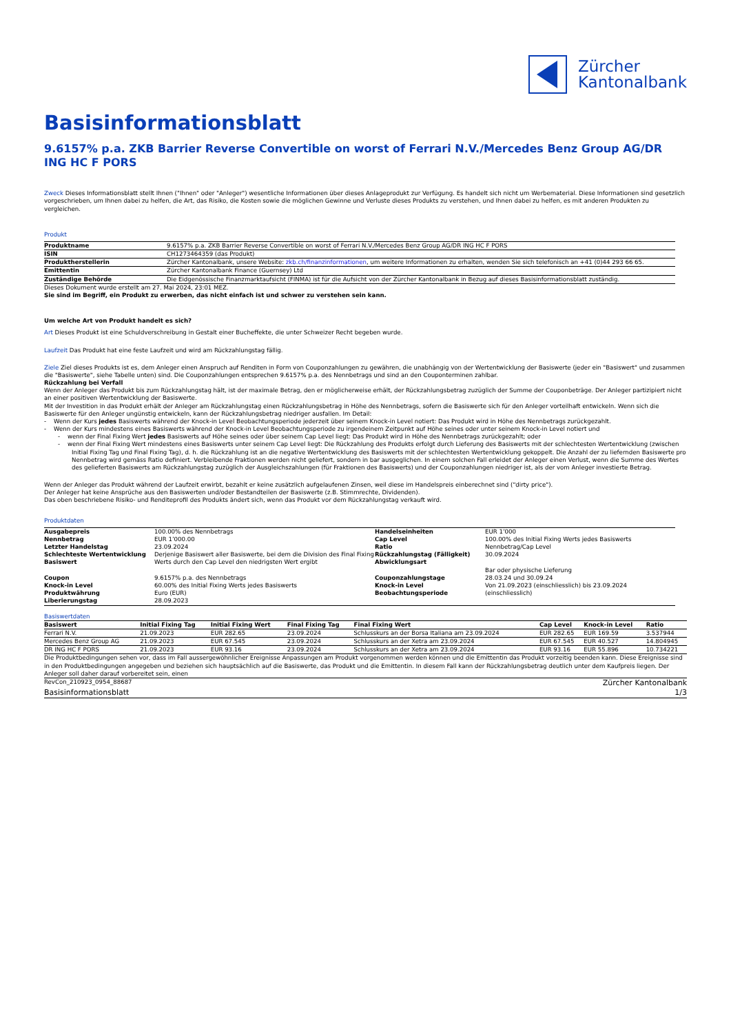Zürcher
Kantonalbank
Basisinformationsblatt
9.6157% p.a. ZKB Barrier Reverse Convertible on worst of Ferrari N.V./Mercedes Benz Group AG/DR ING HC F PORS
Zweck Dieses Informationsblatt stellt Ihnen ("Ihnen" oder "Anleger") wesentliche Informationen über dieses Anlageprodukt zur Verfügung. Es handelt sich nicht um Werbematerial. Diese Informationen sind gesetzlich vorgeschrieben, um Ihnen dabei zu helfen, die Art, das Risiko, die Kosten sowie die möglichen Gewinne und Verluste dieses Produkts zu verstehen, und Ihnen dabei zu helfen, es mit anderen Produkten zu vergleichen.
Produkt
| Produktname | 9.6157% p.a. ZKB Barrier Reverse Convertible on worst of Ferrari N.V./Mercedes Benz Group AG/DR ING HC F PORS |
| ISIN | CH1273464359 (das Produkt) |
| Produktherstellerin | Zürcher Kantonalbank, unsere Website: zkb.ch/finanzinformationen , um weitere Informationen zu erhalten, wenden Sie sich telefonisch an +41 (0)44 293 66 65. |
| Emittentin | Zürcher Kantonalbank Finance (Guernsey) Ltd |
| Zuständige Behörde | Die Eidgenössische Finanzmarktaufsicht (FINMA) ist für die Aufsicht von der Zürcher Kantonalbank in Bezug auf dieses Basisinformationsblatt zuständig. |
Dieses Dokument wurde erstellt am 27. Mai 2024, 23:01 MEZ.
Sie sind im Begriff, ein Produkt zu erwerben, das nicht einfach ist und schwer zu verstehen sein kann.
Um welche Art von Produkt handelt es sich?
Art Dieses Produkt ist eine Schuldverschreibung in Gestalt einer Bucheffekte, die unter Schweizer Recht begeben wurde.
Laufzeit Das Produkt hat eine feste Laufzeit und wird am Rückzahlungstag fällig.
Ziele Ziel dieses Produkts ist es, dem Anleger einen Anspruch auf Renditen in Form von Couponzahlungen zu gewähren, die unabhängig von der Wertentwicklung der Basiswerte (jeder ein "Basiswert" und zusammen die "Basiswerte", siehe Tabelle unten) sind. Die Couponzahlungen entsprechen 9.6157% p.a. des Nennbetrags und sind an den Couponterminen zahlbar.
Rückzahlung bei Verfall
Wenn der Anleger das Produkt bis zum Rückzahlungstag hält, ist der maximale Betrag, den er möglicherweise erhält, der Rückzahlungsbetrag zuzüglich der Summe der Couponbeträge. Der Anleger partizipiert nicht an einer positiven Wertentwicklung der Basiswerte.
Mit der Investition in das Produkt erhält der Anleger am Rückzahlungstag einen Rückzahlungsbetrag in Höhe des Nennbetrags, sofern die Basiswerte sich für den Anleger vorteilhaft entwickeln. Wenn sich die Basiswerte für den Anleger ungünstig entwickeln, kann der Rückzahlungsbetrag niedriger ausfallen. Im Detail:
- Wenn der Kurs jedes Basiswerts während der Knock-in Level Beobachtungsperiode jederzeit über seinem Knock-in Level notiert: Das Produkt wird in Höhe des Nennbetrags zurückgezahlt.
- Wenn der Kurs mindestens eines Basiswerts während der Knock-in Level Beobachtungsperiode zu irgendeinem Zeitpunkt auf Höhe seines oder unter seinem Knock-in Level notiert und
- wenn der Final Fixing Wert jedes Basiswerts auf Höhe seines oder über seinem Cap Level liegt: Das Produkt wird in Höhe des Nennbetrags zurückgezahlt; oder
- wenn der Final Fixing Wert mindestens eines Basiswerts unter seinem Cap Level liegt: Die Rückzahlung des Produkts erfolgt durch Lieferung des Basiswerts mit der schlechtesten Wertentwicklung (zwischen Initial Fixing Tag und Final Fixing Tag), d. h. die Rückzahlung ist an die negative Wertentwicklung des Basiswerts mit der schlechtesten Wertentwicklung gekoppelt. Die Anzahl der zu liefernden Basiswerte pro Nennbetrag wird gemäss Ratio definiert. Verbleibende Fraktionen werden nicht geliefert, sondern in bar ausgeglichen. In einem solchen Fall erleidet der Anleger einen Verlust, wenn die Summe des Wertes des gelieferten Basiswerts am Rückzahlungstag zuzüglich der Ausgleichszahlungen (für Fraktionen des Basiswerts) und der Couponzahlungen niedriger ist, als der vom Anleger investierte Betrag.
Wenn der Anleger das Produkt während der Laufzeit erwirbt, bezahlt er keine zusätzlich aufgelaufenen Zinsen, weil diese im Handelspreis einberechnet sind ("dirty price").
Der Anleger hat keine Ansprüche aus den Basiswerten und/oder Bestandteilen der Basiswerte (z.B. Stimmrechte, Dividenden).
Das oben beschriebene Risiko- und Renditeprofil des Produkts ändert sich, wenn das Produkt vor dem Rückzahlungstag verkauft wird.
Produktdaten
| Ausgabepreis | 100.00% des Nennbetrags | Handelseinheiten | EUR 1’000 |
| Nennbetrag | EUR 1’000.00 | Cap Level | 100.00% des Initial Fixing Werts jedes Basiswerts |
| Letzter Handelstag | 23.09.2024 | Ratio | Nennbetrag/Cap Level |
| Schlechteste Wertentwicklung Basiswert | Derjenige Basiswert aller Basiswerte, bei dem die Division des Final Fixing Werts durch den Cap Level den niedrigsten Wert ergibt | Rückzahlungstag (Fälligkeit) Abwicklungsart | 30.09.2024 Bar oder physische Lieferung |
| Coupon | 9.6157% p.a. des Nennbetrags | Couponzahlungstage | 28.03.24 und 30.09.24 |
| Knock-in Level | 60.00% des Initial Fixing Werts jedes Basiswerts | Knock-in Level Beobachtungsperiode | Von 21.09.2023 (einschliesslich) bis 23.09.2024 (einschliesslich) |
| Produktwährung | Euro (EUR) | | |
| Liberierungstag | 28.09.2023 | | |
Basiswertdaten
| Basiswert | Initial Fixing Tag | Initial Fixing Wert | Final Fixing Tag | Final Fixing Wert | Cap Level | Knock-in Level | Ratio |
| --- | --- | --- | --- | --- | --- | --- | --- |
| Ferrari N.V. | 21.09.2023 | EUR 282.65 | 23.09.2024 | Schlusskurs an der Borsa Italiana am 23.09.2024 | EUR 282.65 | EUR 169.59 | 3.537944 |
| Mercedes Benz Group AG | 21.09.2023 | EUR 67.545 | 23.09.2024 | Schlusskurs an der Xetra am 23.09.2024 | EUR 67.545 | EUR 40.527 | 14.804945 |
| DR ING HC F PORS | 21.09.2023 | EUR 93.16 | 23.09.2024 | Schlusskurs an der Xetra am 23.09.2024 | EUR 93.16 | EUR 55.896 | 10.734221 |
Die Produktbedingungen sehen vor, dass im Fall aussergewöhnlicher Ereignisse Anpassungen am Produkt vorgenommen werden können und die Emittentin das Produkt vorzeitig beenden kann. Diese Ereignisse sind in den Produktbedingungen angegeben und beziehen sich hauptsächlich auf die Basiswerte, das Produkt und die Emittentin. In diesem Fall kann der Rückzahlungsbetrag deutlich unter dem Kaufpreis liegen. Der Anleger soll daher darauf vorbereitet sein, einen
RevCon_210923_0954_88687 Zürcher Kantonalbank
Basisinformationsblatt 1/3